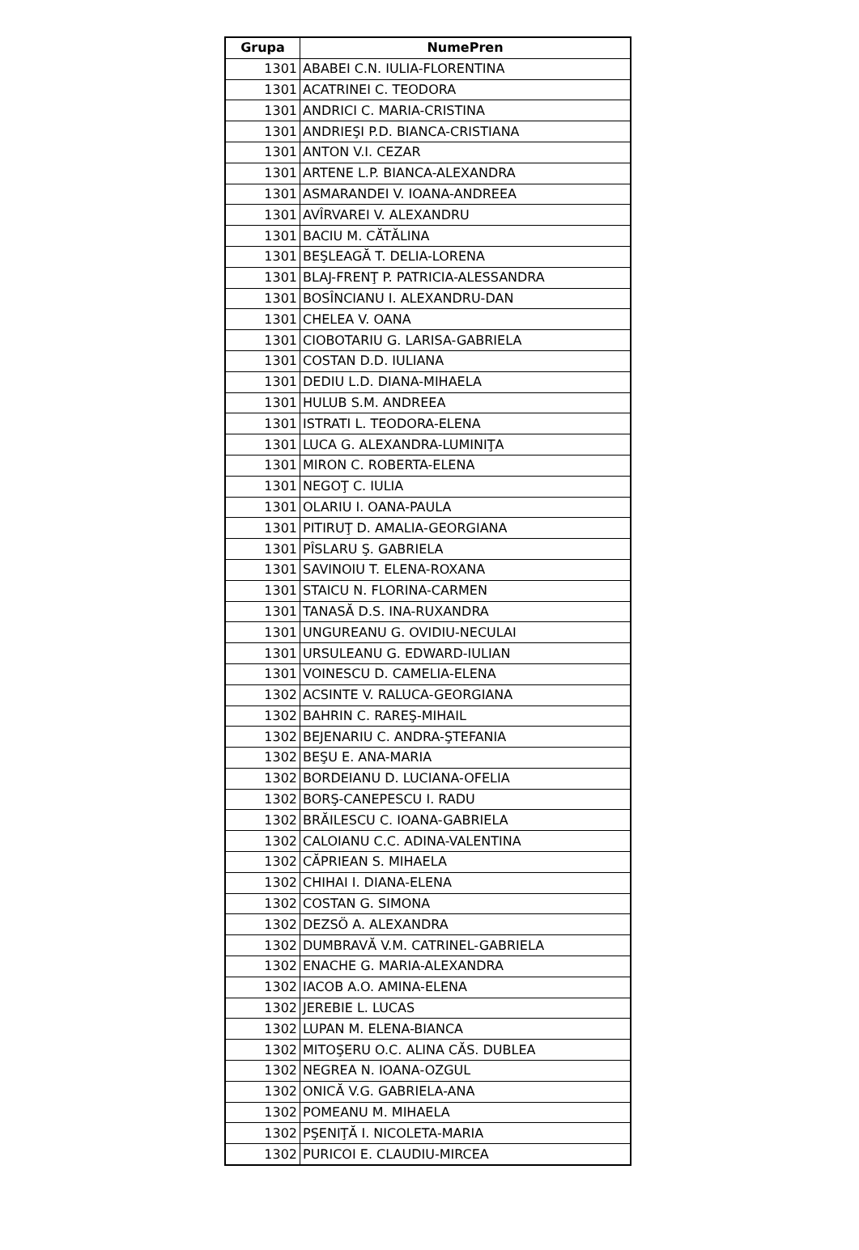| Grupa | NumePren |
| --- | --- |
| 1301 | ABABEI C.N. IULIA-FLORENTINA |
| 1301 | ACATRINEI C. TEODORA |
| 1301 | ANDRICI C. MARIA-CRISTINA |
| 1301 | ANDRIEŞI P.D. BIANCA-CRISTIANA |
| 1301 | ANTON V.I. CEZAR |
| 1301 | ARTENE L.P. BIANCA-ALEXANDRA |
| 1301 | ASMARANDEI V. IOANA-ANDREEA |
| 1301 | AVÎRVAREI V. ALEXANDRU |
| 1301 | BACIU M. CĂTĂLINA |
| 1301 | BEŞLEAGĂ T. DELIA-LORENA |
| 1301 | BLAJ-FRENŢ P. PATRICIA-ALESSANDRA |
| 1301 | BOSÎNCIANU I. ALEXANDRU-DAN |
| 1301 | CHELEA V. OANA |
| 1301 | CIOBOTARIU G. LARISA-GABRIELA |
| 1301 | COSTAN D.D. IULIANA |
| 1301 | DEDIU L.D. DIANA-MIHAELA |
| 1301 | HULUB S.M. ANDREEA |
| 1301 | ISTRATI L. TEODORA-ELENA |
| 1301 | LUCA G. ALEXANDRA-LUMINIŢA |
| 1301 | MIRON C. ROBERTA-ELENA |
| 1301 | NEGOŢ C. IULIA |
| 1301 | OLARIU I. OANA-PAULA |
| 1301 | PITIRUŢ D. AMALIA-GEORGIANA |
| 1301 | PÎSLARU Ş. GABRIELA |
| 1301 | SAVINOIU T. ELENA-ROXANA |
| 1301 | STAICU N. FLORINA-CARMEN |
| 1301 | TANASĂ D.S. INA-RUXANDRA |
| 1301 | UNGUREANU G. OVIDIU-NECULAI |
| 1301 | URSULEANU G. EDWARD-IULIAN |
| 1301 | VOINESCU D. CAMELIA-ELENA |
| 1302 | ACSINTE V. RALUCA-GEORGIANA |
| 1302 | BAHRIN C. RAREŞ-MIHAIL |
| 1302 | BEJENARIU C. ANDRA-ŞTEFANIA |
| 1302 | BEŞU E. ANA-MARIA |
| 1302 | BORDEIANU D. LUCIANA-OFELIA |
| 1302 | BORŞ-CANEPESCU I. RADU |
| 1302 | BRĂILESCU C. IOANA-GABRIELA |
| 1302 | CALOIANU C.C. ADINA-VALENTINA |
| 1302 | CĂPRIEAN S. MIHAELA |
| 1302 | CHIHAI I. DIANA-ELENA |
| 1302 | COSTAN G. SIMONA |
| 1302 | DEZSÖ A. ALEXANDRA |
| 1302 | DUMBRAVĂ V.M. CATRINEL-GABRIELA |
| 1302 | ENACHE G. MARIA-ALEXANDRA |
| 1302 | IACOB A.O. AMINA-ELENA |
| 1302 | JEREBIE L. LUCAS |
| 1302 | LUPAN M. ELENA-BIANCA |
| 1302 | MITOŞERU O.C. ALINA CĂS. DUBLEA |
| 1302 | NEGREA N. IOANA-OZGUL |
| 1302 | ONICĂ V.G. GABRIELA-ANA |
| 1302 | POMEANU M. MIHAELA |
| 1302 | PŞENIŢĂ I. NICOLETA-MARIA |
| 1302 | PURICOI E. CLAUDIU-MIRCEA |